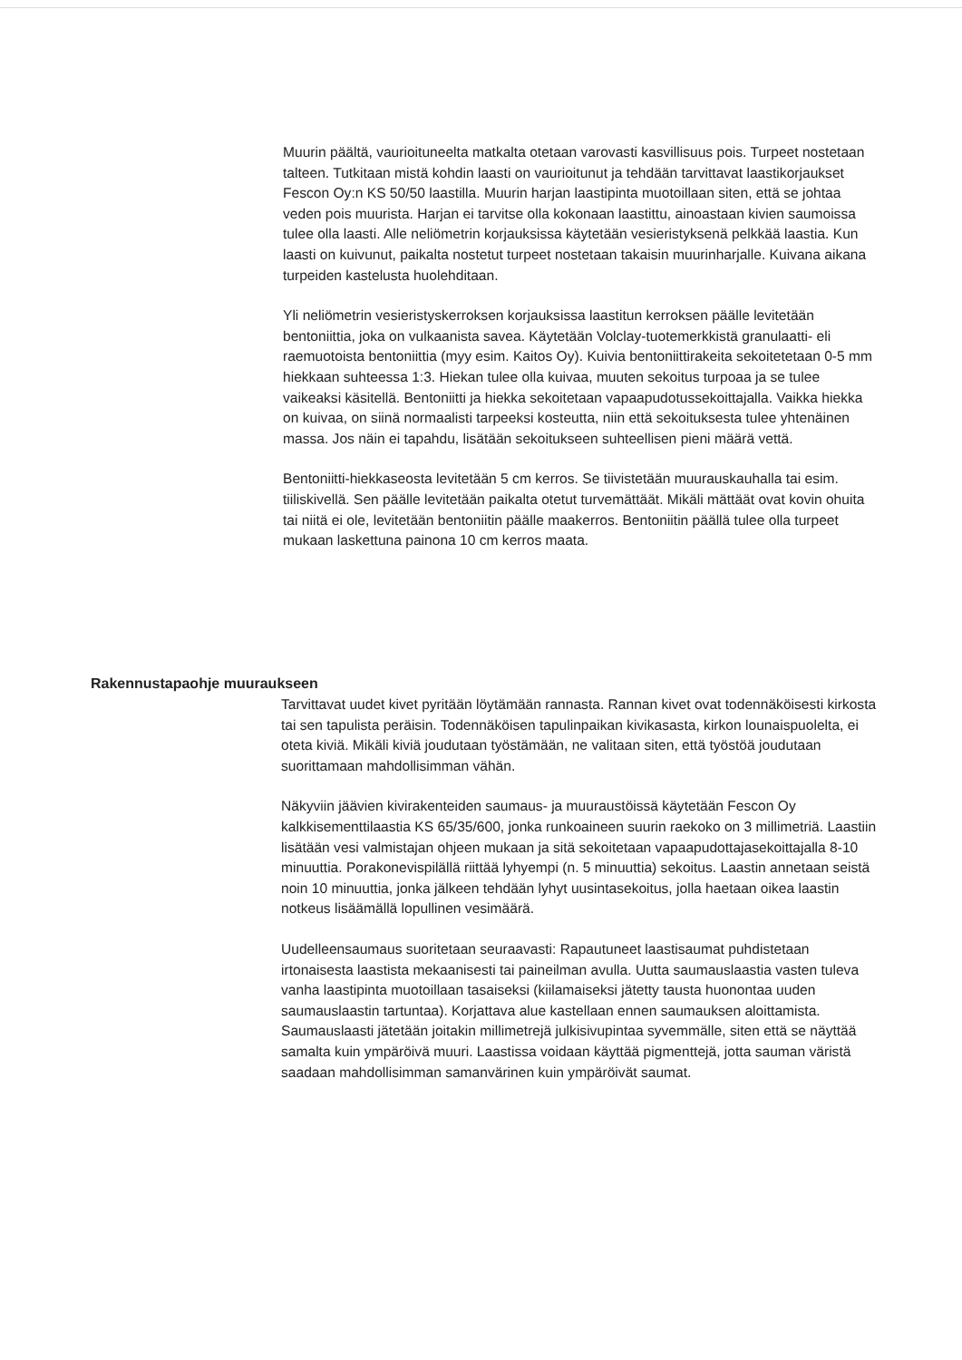Muurin päältä, vaurioituneelta matkalta otetaan varovasti kasvillisuus pois. Turpeet nostetaan talteen. Tutkitaan mistä kohdin laasti on vaurioitunut ja tehdään tarvittavat laastikorjaukset Fescon Oy:n KS 50/50 laastilla. Muurin harjan laastipinta muotoillaan siten, että se johtaa veden pois muurista. Harjan ei tarvitse olla kokonaan laastittu, ainoastaan kivien saumoissa tulee olla laasti. Alle neliömetrin korjauksissa käytetään vesieristyksenä pelkkää laastia. Kun laasti on kuivunut, paikalta nostetut turpeet nostetaan takaisin muurinharjalle. Kuivana aikana turpeiden kastelusta huolehditaan.
Yli neliömetrin vesieristyskerroksen korjauksissa laastitun kerroksen päälle levitetään bentoniittia, joka on vulkaanista savea. Käytetään Volclay-tuotemerkkistä granulaatti- eli raemuotoista bentoniittia (myy esim. Kaitos Oy). Kuivia bentoniittirakeita sekoitetetaan 0-5 mm hiekkaan suhteessa 1:3. Hiekan tulee olla kuivaa, muuten sekoitus turpoaa ja se tulee vaikeaksi käsitellä. Bentoniitti ja hiekka sekoitetaan vapaapudotussekoittajalla. Vaikka hiekka on kuivaa, on siinä normaalisti tarpeeksi kosteutta, niin että sekoituksesta tulee yhtenäinen massa. Jos näin ei tapahdu, lisätään sekoitukseen suhteellisen pieni määrä vettä.
Bentoniitti-hiekkaseosta levitetään 5 cm kerros. Se tiivistetään muurauskauhalla tai esim. tiiliskivellä. Sen päälle levitetään paikalta otetut turvemättäät. Mikäli mättäät ovat kovin ohuita tai niitä ei ole, levitetään bentoniitin päälle maakerros. Bentoniitin päällä tulee olla turpeet mukaan laskettuna painona 10 cm kerros maata.
Rakennustapaohje muuraukseen
Tarvittavat uudet kivet pyritään löytämään rannasta. Rannan kivet ovat todennäköisesti kirkosta tai sen tapulista peräisin. Todennäköisen tapulinpaikan kivikasasta, kirkon lounaispuolelta, ei oteta kiviä. Mikäli kiviä joudutaan työstämään, ne valitaan siten, että työstöä joudutaan suorittamaan mahdollisimman vähän.
Näkyviin jäävien kivirakenteiden saumaus- ja muuraustöissä käytetään Fescon Oy kalkkisementtilaastia KS 65/35/600, jonka runkoaineen suurin raekoko on 3 millimetriä. Laastiin lisätään vesi valmistajan ohjeen mukaan ja sitä sekoitetaan vapaapudottajasekoittajalla 8-10 minuuttia. Porakonevispilällä riittää lyhyempi (n. 5 minuuttia) sekoitus. Laastin annetaan seistä noin 10 minuuttia, jonka jälkeen tehdään lyhyt uusintasekoitus, jolla haetaan oikea laastin notkeus lisäämällä lopullinen vesimäärä.
Uudelleensaumaus suoritetaan seuraavasti: Rapautuneet laastisaumat puhdistetaan irtonaisesta laastista mekaanisesti tai paineilman avulla. Uutta saumauslaastia vasten tuleva vanha laastipinta muotoillaan tasaiseksi (kiilamaiseksi jätetty tausta huonontaa uuden saumauslaastin tartuntaa). Korjattava alue kastellaan ennen saumauksen aloittamista. Saumauslaasti jätetään joitakin millimetrejä julkisivupintaa syvemmälle, siten että se näyttää samalta kuin ympäröivä muuri. Laastissa voidaan käyttää pigmenttejä, jotta sauman väristä saadaan mahdollisimman samanvärinen kuin ympäröivät saumat.